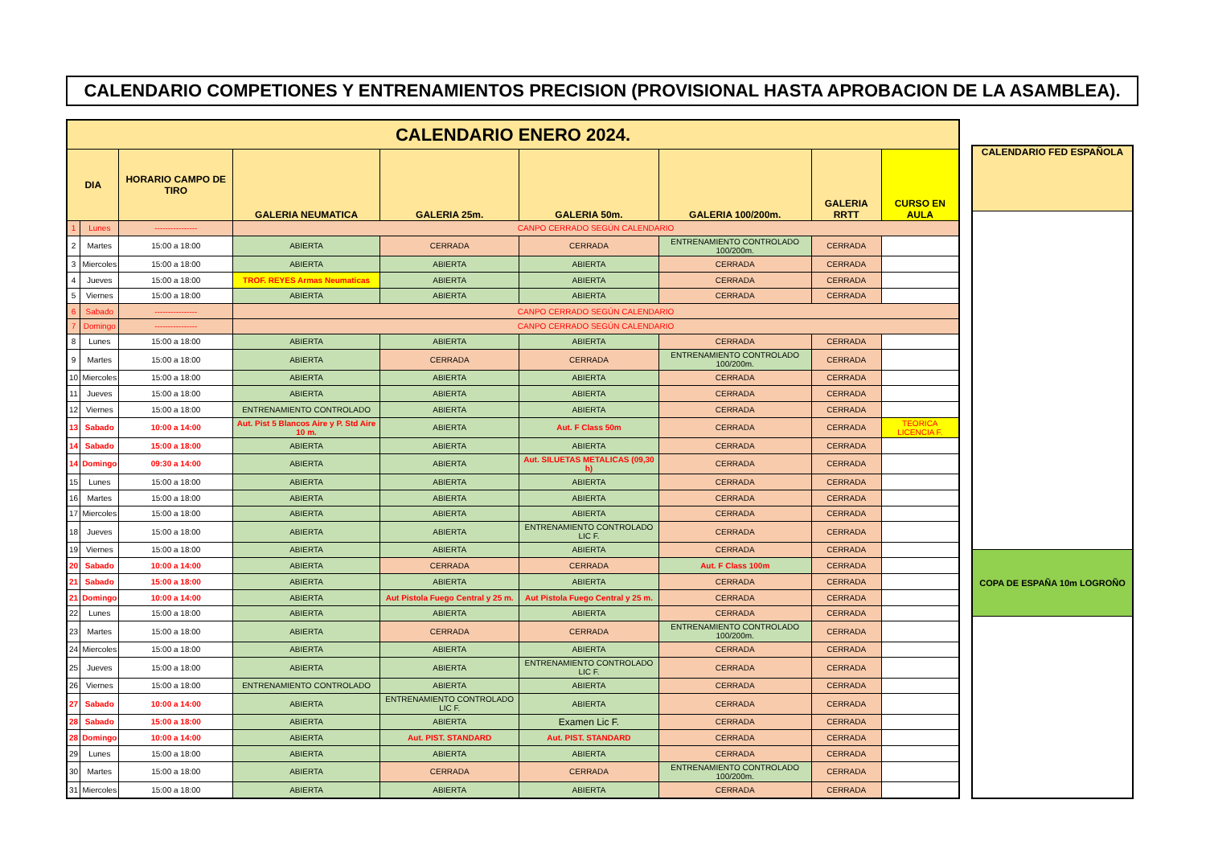CALENDARIO COMPETIONES Y ENTRENAMIENTOS PRECISION (PROVISIONAL HASTA APROBACION DE LA ASAMBLEA).
| CALENDARIO ENERO 2024. | | | | | | | | |
| DIA | | HORARIO CAMPO DE TIRO | GALERIA NEUMATICA | GALERIA 25m. | GALERIA 50m. | GALERIA 100/200m. | GALERIA RRTT | CURSO EN AULA |
| 1 | Lunes | ---------------- | CANPO CERRADO SEGÚN CALENDARIO | | | | | |
| 2 | Martes | 15:00 a 18:00 | ABIERTA | CERRADA | CERRADA | ENTRENAMIENTO CONTROLADO 100/200m. | CERRADA | |
| 3 | Miercoles | 15:00 a 18:00 | ABIERTA | ABIERTA | ABIERTA | CERRADA | CERRADA | |
| 4 | Jueves | 15:00 a 18:00 | TROF. REYES Armas Neumaticas | ABIERTA | ABIERTA | CERRADA | CERRADA | |
| 5 | Viernes | 15:00 a 18:00 | ABIERTA | ABIERTA | ABIERTA | CERRADA | CERRADA | |
| 6 | Sabado | ---------------- | CANPO CERRADO SEGÚN CALENDARIO | | | | | |
| 7 | Domingo | ---------------- | CANPO CERRADO SEGÚN CALENDARIO | | | | | |
| 8 | Lunes | 15:00 a 18:00 | ABIERTA | ABIERTA | ABIERTA | CERRADA | CERRADA | |
| 9 | Martes | 15:00 a 18:00 | ABIERTA | CERRADA | CERRADA | ENTRENAMIENTO CONTROLADO 100/200m. | CERRADA | |
| 10 | Miercoles | 15:00 a 18:00 | ABIERTA | ABIERTA | ABIERTA | CERRADA | CERRADA | |
| 11 | Jueves | 15:00 a 18:00 | ABIERTA | ABIERTA | ABIERTA | CERRADA | CERRADA | |
| 12 | Viernes | 15:00 a 18:00 | ENTRENAMIENTO CONTROLADO | ABIERTA | ABIERTA | CERRADA | CERRADA | |
| 13 | Sabado | 10:00 a 14:00 | Aut. Pist 5 Blancos Aire y P. Std Aire 10 m. | ABIERTA | Aut. F Class 50m | CERRADA | CERRADA | TEORICA LICENCIA F. |
| 14 | Sabado | 15:00 a 18:00 | ABIERTA | ABIERTA | ABIERTA | CERRADA | CERRADA | |
| 14 | Domingo | 09:30 a 14:00 | ABIERTA | ABIERTA | Aut. SILUETAS METALICAS (09,30 h) | CERRADA | CERRADA | |
| 15 | Lunes | 15:00 a 18:00 | ABIERTA | ABIERTA | ABIERTA | CERRADA | CERRADA | |
| 16 | Martes | 15:00 a 18:00 | ABIERTA | ABIERTA | ABIERTA | CERRADA | CERRADA | |
| 17 | Miercoles | 15:00 a 18:00 | ABIERTA | ABIERTA | ABIERTA | CERRADA | CERRADA | |
| 18 | Jueves | 15:00 a 18:00 | ABIERTA | ABIERTA | ENTRENAMIENTO CONTROLADO LIC F. | CERRADA | CERRADA | |
| 19 | Viernes | 15:00 a 18:00 | ABIERTA | ABIERTA | ABIERTA | CERRADA | CERRADA | |
| 20 | Sabado | 10:00 a 14:00 | ABIERTA | CERRADA | CERRADA | Aut. F Class 100m | CERRADA | |
| 21 | Sabado | 15:00 a 18:00 | ABIERTA | ABIERTA | ABIERTA | CERRADA | CERRADA | |
| 21 | Domingo | 10:00 a 14:00 | ABIERTA | Aut Pistola Fuego Central y 25 m. | Aut Pistola Fuego Central y 25 m. | CERRADA | CERRADA | |
| 22 | Lunes | 15:00 a 18:00 | ABIERTA | ABIERTA | ABIERTA | CERRADA | CERRADA | |
| 23 | Martes | 15:00 a 18:00 | ABIERTA | CERRADA | CERRADA | ENTRENAMIENTO CONTROLADO 100/200m. | CERRADA | |
| 24 | Miercoles | 15:00 a 18:00 | ABIERTA | ABIERTA | ABIERTA | CERRADA | CERRADA | |
| 25 | Jueves | 15:00 a 18:00 | ABIERTA | ABIERTA | ENTRENAMIENTO CONTROLADO LIC F. | CERRADA | CERRADA | |
| 26 | Viernes | 15:00 a 18:00 | ENTRENAMIENTO CONTROLADO | ABIERTA | ABIERTA | CERRADA | CERRADA | |
| 27 | Sabado | 10:00 a 14:00 | ABIERTA | ENTRENAMIENTO CONTROLADO LIC F. | ABIERTA | CERRADA | CERRADA | |
| 28 | Sabado | 15:00 a 18:00 | ABIERTA | ABIERTA | Examen Lic F. | CERRADA | CERRADA | |
| 28 | Domingo | 10:00 a 14:00 | ABIERTA | Aut. PIST. STANDARD | Aut. PIST. STANDARD | CERRADA | CERRADA | |
| 29 | Lunes | 15:00 a 18:00 | ABIERTA | ABIERTA | ABIERTA | CERRADA | CERRADA | |
| 30 | Martes | 15:00 a 18:00 | ABIERTA | CERRADA | CERRADA | ENTRENAMIENTO CONTROLADO 100/200m. | CERRADA | |
| 31 | Miercoles | 15:00 a 18:00 | ABIERTA | ABIERTA | ABIERTA | CERRADA | CERRADA | |
| CALENDARIO FED ESPAÑOLA |
| --- |
| COPA DE ESPAÑA 10m LOGROÑO |